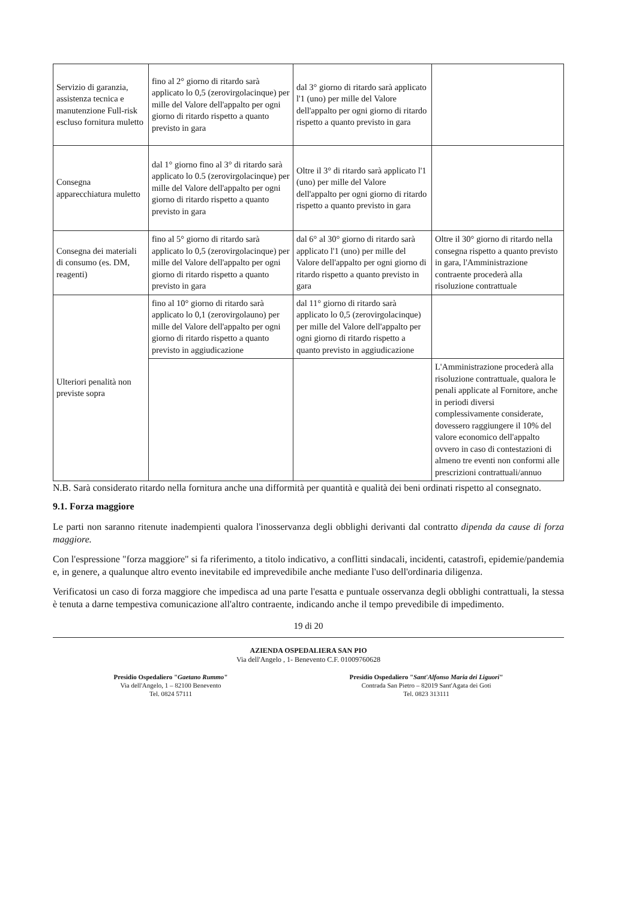| Servizio di garanzia, assistenza tecnica e manutenzione Full-risk escluso fornitura muletto | fino al 2° giorno di ritardo sarà applicato lo 0,5 (zerovirgolacinque) per mille del Valore dell'appalto per ogni giorno di ritardo rispetto a quanto previsto in gara | dal 3° giorno di ritardo sarà applicato l'1 (uno) per mille del Valore dell'appalto per ogni giorno di ritardo rispetto a quanto previsto in gara | |
| Consegna apparecchiatura muletto | dal 1° giorno fino al 3° di ritardo sarà applicato lo 0.5 (zerovirgolacinque) per mille del Valore dell'appalto per ogni giorno di ritardo rispetto a quanto previsto in gara | Oltre il 3° di ritardo sarà applicato l'1 (uno) per mille del Valore dell'appalto per ogni giorno di ritardo rispetto a quanto previsto in gara | |
| Consegna dei materiali di consumo (es. DM, reagenti) | fino al 5° giorno di ritardo sarà applicato lo 0,5 (zerovirgolacinque) per mille del Valore dell'appalto per ogni giorno di ritardo rispetto a quanto previsto in gara | dal 6° al 30° giorno di ritardo sarà applicato l'1 (uno) per mille del Valore dell'appalto per ogni giorno di ritardo rispetto a quanto previsto in gara | Oltre il 30° giorno di ritardo nella consegna rispetto a quanto previsto in gara, l'Amministrazione contraente procederà alla risoluzione contrattuale |
| Ulteriori penalità non previste sopra | fino al 10° giorno di ritardo sarà applicato lo 0,1 (zerovirgolauno) per mille del Valore dell'appalto per ogni giorno di ritardo rispetto a quanto previsto in aggiudicazione | dal 11° giorno di ritardo sarà applicato lo 0,5 (zerovirgolacinque) per mille del Valore dell'appalto per ogni giorno di ritardo rispetto a quanto previsto in aggiudicazione | |
| | | | L'Amministrazione procederà alla risoluzione contrattuale, qualora le penali applicate al Fornitore, anche in periodi diversi complessivamente considerate, dovessero raggiungere il 10% del valore economico dell'appalto ovvero in caso di contestazioni di almeno tre eventi non conformi alle prescrizioni contrattuali/annuo |
N.B. Sarà considerato ritardo nella fornitura anche una difformità per quantità e qualità dei beni ordinati rispetto al consegnato.
9.1. Forza maggiore
Le parti non saranno ritenute inadempienti qualora l'inosservanza degli obblighi derivanti dal contratto dipenda da cause di forza maggiore.
Con l'espressione "forza maggiore" si fa riferimento, a titolo indicativo, a conflitti sindacali, incidenti, catastrofi, epidemie/pandemia e, in genere, a qualunque altro evento inevitabile ed imprevedibile anche mediante l'uso dell'ordinaria diligenza.
Verificatosi un caso di forza maggiore che impedisca ad una parte l'esatta e puntuale osservanza degli obblighi contrattuali, la stessa è tenuta a darne tempestiva comunicazione all'altro contraente, indicando anche il tempo prevedibile di impedimento.
19 di 20
AZIENDA OSPEDALIERA SAN PIO
Via dell'Angelo , 1- Benevento C.F. 01009760628
Presidio Ospedaliero "Gaetano Rummo"
Via dell'Angelo, 1 – 82100 Benevento
Tel. 0824 57111
Presidio Ospedaliero "Sant'Alfonso Maria dei Liguori"
Contrada San Pietro – 82019 Sant'Agata dei Goti
Tel. 0823 313111